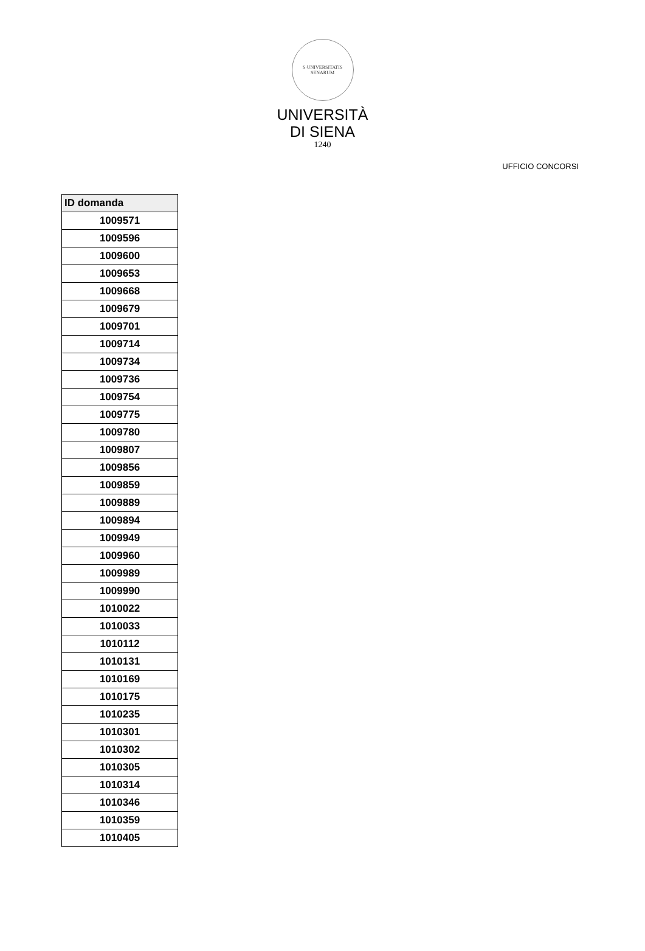S·UNIVERSITATIS SENARUM
UNIVERSITÀ
DI SIENA
1240
UFFICIO CONCORSI
| ID domanda |
| --- |
| 1009571 |
| 1009596 |
| 1009600 |
| 1009653 |
| 1009668 |
| 1009679 |
| 1009701 |
| 1009714 |
| 1009734 |
| 1009736 |
| 1009754 |
| 1009775 |
| 1009780 |
| 1009807 |
| 1009856 |
| 1009859 |
| 1009889 |
| 1009894 |
| 1009949 |
| 1009960 |
| 1009989 |
| 1009990 |
| 1010022 |
| 1010033 |
| 1010112 |
| 1010131 |
| 1010169 |
| 1010175 |
| 1010235 |
| 1010301 |
| 1010302 |
| 1010305 |
| 1010314 |
| 1010346 |
| 1010359 |
| 1010405 |